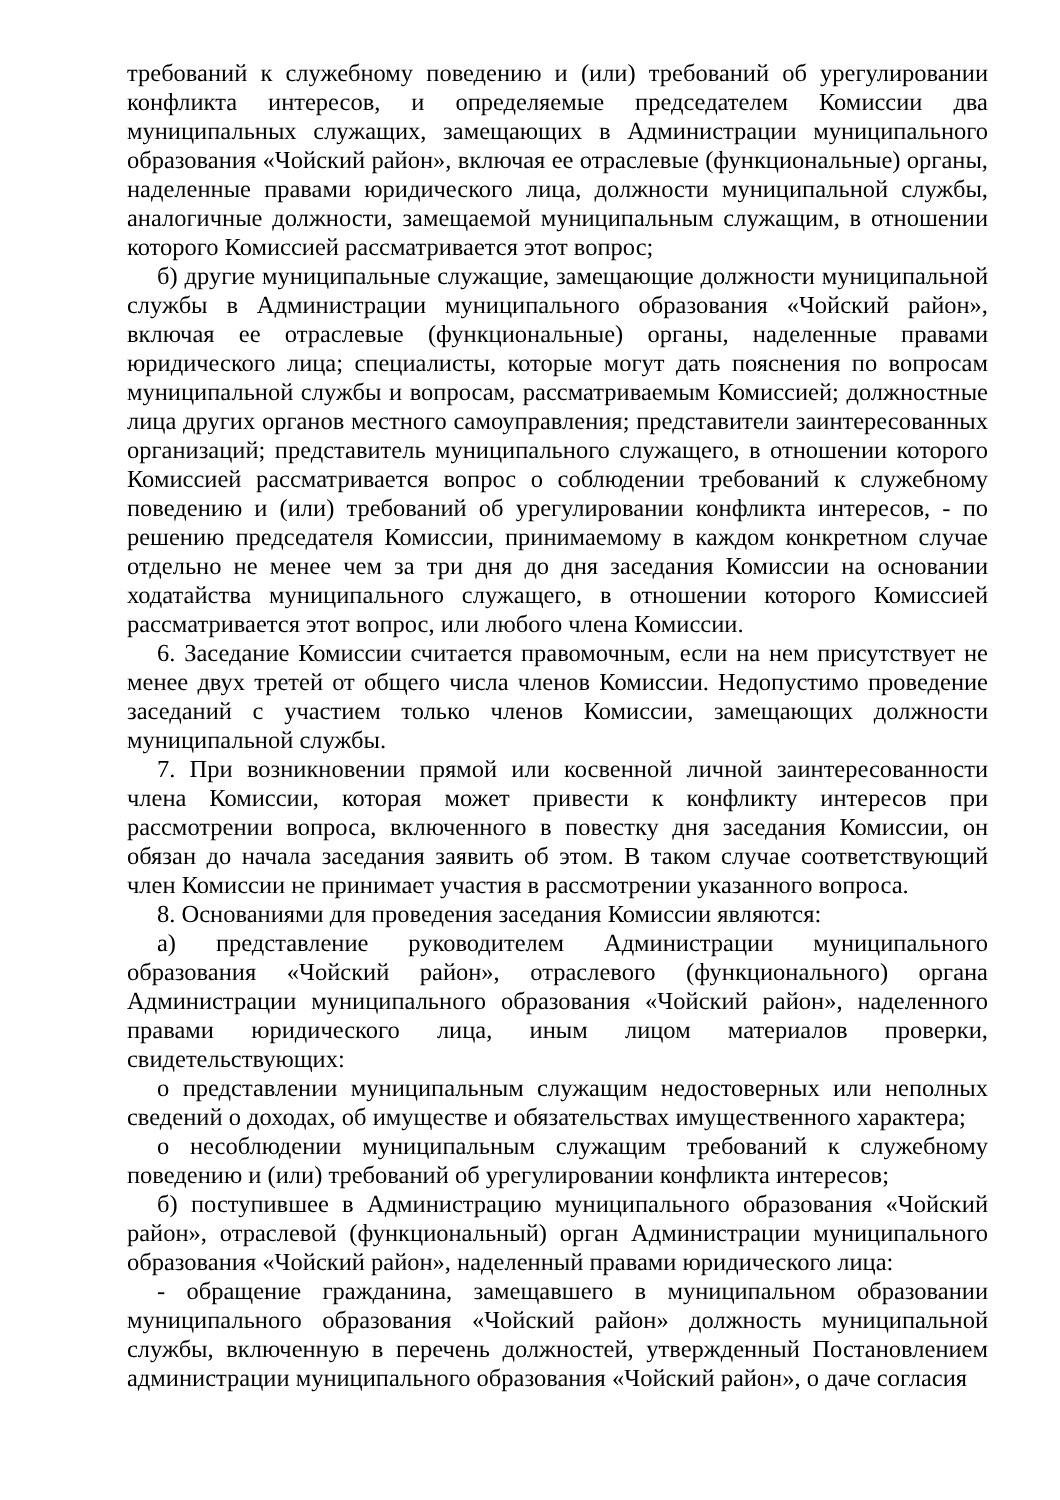требований к служебному поведению и (или) требований об урегулировании конфликта интересов, и определяемые председателем Комиссии два муниципальных служащих, замещающих в Администрации муниципального образования «Чойский район», включая ее отраслевые (функциональные) органы, наделенные правами юридического лица, должности муниципальной службы, аналогичные должности, замещаемой муниципальным служащим, в отношении которого Комиссией рассматривается этот вопрос;
б) другие муниципальные служащие, замещающие должности муниципальной службы в Администрации муниципального образования «Чойский район», включая ее отраслевые (функциональные) органы, наделенные правами юридического лица; специалисты, которые могут дать пояснения по вопросам муниципальной службы и вопросам, рассматриваемым Комиссией; должностные лица других органов местного самоуправления; представители заинтересованных организаций; представитель муниципального служащего, в отношении которого Комиссией рассматривается вопрос о соблюдении требований к служебному поведению и (или) требований об урегулировании конфликта интересов, - по решению председателя Комиссии, принимаемому в каждом конкретном случае отдельно не менее чем за три дня до дня заседания Комиссии на основании ходатайства муниципального служащего, в отношении которого Комиссией рассматривается этот вопрос, или любого члена Комиссии.
6. Заседание Комиссии считается правомочным, если на нем присутствует не менее двух третей от общего числа членов Комиссии. Недопустимо проведение заседаний с участием только членов Комиссии, замещающих должности муниципальной службы.
7. При возникновении прямой или косвенной личной заинтересованности члена Комиссии, которая может привести к конфликту интересов при рассмотрении вопроса, включенного в повестку дня заседания Комиссии, он обязан до начала заседания заявить об этом. В таком случае соответствующий член Комиссии не принимает участия в рассмотрении указанного вопроса.
8. Основаниями для проведения заседания Комиссии являются:
а) представление руководителем Администрации муниципального образования «Чойский район», отраслевого (функционального) органа Администрации муниципального образования «Чойский район», наделенного правами юридического лица, иным лицом материалов проверки, свидетельствующих:
о представлении муниципальным служащим недостоверных или неполных сведений о доходах, об имуществе и обязательствах имущественного характера;
о несоблюдении муниципальным служащим требований к служебному поведению и (или) требований об урегулировании конфликта интересов;
б) поступившее в Администрацию муниципального образования «Чойский район», отраслевой (функциональный) орган Администрации муниципального образования «Чойский район», наделенный правами юридического лица:
- обращение гражданина, замещавшего в муниципальном образовании муниципального образования «Чойский район» должность муниципальной службы, включенную в перечень должностей, утвержденный Постановлением администрации муниципального образования «Чойский район», о даче согласия